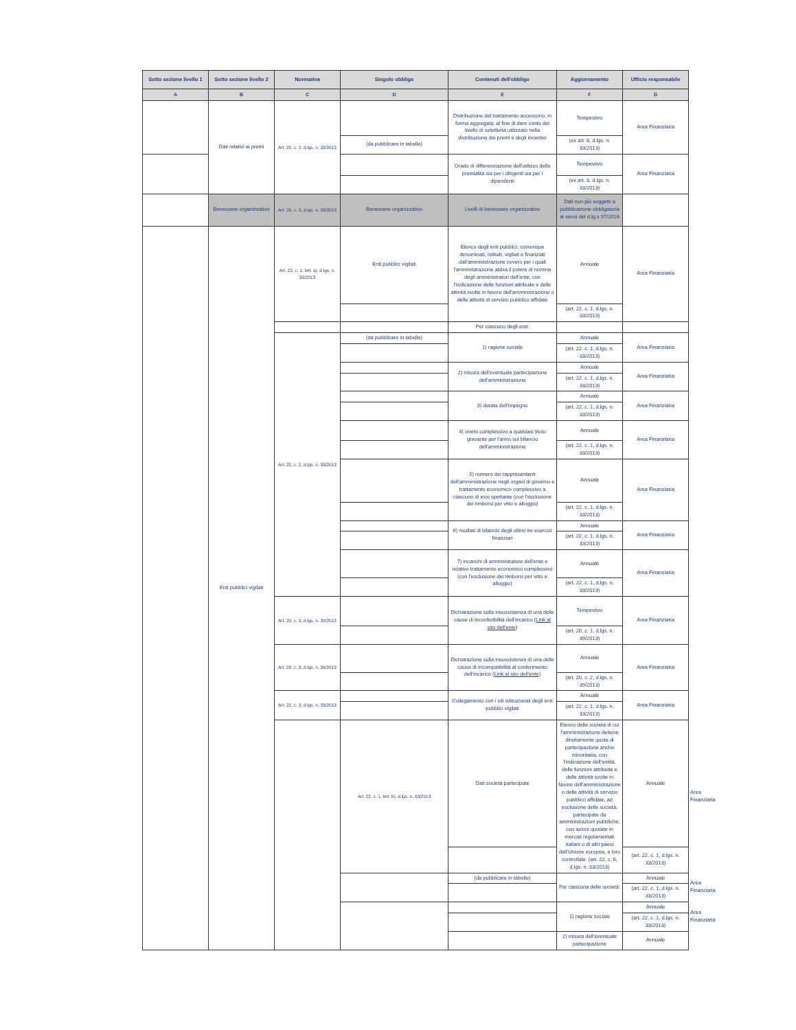| Sotto sezione livello 1 | Sotto sezione livello 2 | Normativa | Singolo obbligo | Contenuti dell'obbligo | Aggiornamento | Ufficio responsabile | |
| --- | --- | --- | --- | --- | --- | --- | --- |
| A | B | C | D | E | F | G | |
| | Dati relativi ai premi | Art. 20, c. 2, d.lgs. n. 33/2013 | | Distribuzione del trattamento accessorio, in forma aggregata, al fine di dare conto del livello di selettività utilizzato nella distribuzione dei premi e degli incentivi | Tempestivo | Area Finanziaria | |
| | | | (da pubblicare in tabelle) | | (ex art. 8, d.lgs. n. 33/2013) | | |
| | | | | Grado di differenziazione dell'utilizzo della premialità sia per i dirigenti sia per i dipendenti | Tempestivo | Area Finanziaria | |
| | | | | | (ex art. 8, d.lgs. n. 33/2013) | | |
| | Benessere organizzativo | Art. 20, c. 3, d.lgs. n. 33/2013 | Benessere organizzativo | Livelli di benessere organizzativo | Dati non più soggetti a pubblicazione obbligatoria ai sensi del d.lg.s 97/2016 | | |
| | Enti pubblici vigilati | Art. 22, c. 1, lett. a), d.lgs. n. 33/2013 | Enti pubblici vigilati | Elenco degli enti pubblici, comunque denominati, istituiti, vigilati e finanziati dall'amministrazione ovvero per i quali l'amministrazione abbia il potere di nomina degli amministratori dell'ente, con l'indicazione delle funzioni attribuite e delle attività svolte in favore dell'amministrazione o delle attività di servizio pubblico affidate | Annuale | Area Finanziaria | |
| | | | | | (art. 22, c. 1, d.lgs. n. 33/2013) | | |
| | | | | Per ciascuno degli enti: | | | |
| | | Art. 22, c. 2, d.lgs. n. 33/2013 | (da pubblicare in tabelle) | 1) ragione sociale | Annuale | Area Finanziaria | |
| | | | | | (art. 22, c. 1, d.lgs. n. 33/2013) | | |
| | | | | 2) misura dell'eventuale partecipazione dell'amministrazione | Annuale | Area Finanziaria | |
| | | | | | (art. 22, c. 1, d.lgs. n. 33/2013) | | |
| | | | | 3) durata dell'impegno | Annuale | Area Finanziaria | |
| | | | | | (art. 22, c. 1, d.lgs. n. 33/2013) | | |
| | | | | 4) onere complessivo a qualsiasi titolo gravante per l'anno sul bilancio dell'amministrazione | Annuale | Area Finanziaria | |
| | | | | | (art. 22, c. 1, d.lgs. n. 33/2013) | | |
| | | | | 5) numero dei rappresentanti dell'amministrazione negli organi di governo e trattamento economico complessivo a ciascuno di essi spettante (con l'esclusione dei rimborsi per vitto e alloggio) | Annuale | Area Finanziaria | |
| | | | | | (art. 22, c. 1, d.lgs. n. 33/2013) | | |
| | | | | 6) risultati di bilancio degli ultimi tre esercizi finanziari | Annuale | Area Finanziaria | |
| | | | | | (art. 22, c. 1, d.lgs. n. 33/2013) | | |
| | | | | 7) incarichi di amministratore dell'ente e relativo trattamento economico complessivo (con l'esclusione dei rimborsi per vitto e alloggio) | Annuale | Area Finanziaria | |
| | | | | | (art. 22, c. 1, d.lgs. n. 33/2013) | | |
| | | Art. 20, c. 3, d.lgs. n. 39/2013 | | Dichiarazione sulla insussistenza di una delle cause di inconferibilità dell'incarico ( Link al sito dell'ente ) | Tempestivo | Area Finanziaria | |
| | | | | | (art. 20, c. 1, d.lgs. n. 39/2013) | | |
| | | Art. 20, c. 3, d.lgs. n. 39/2013 | | Dichiarazione sulla insussistenza di una delle cause di incompatibilità al conferimento dell'incarico ( Link al sito dell'ente ) | Annuale | Area Finanziaria | |
| | | | | | (art. 20, c. 2, d.lgs. n. 39/2013) | | |
| | | Art. 22, c. 3, d.lgs. n. 33/2013 | | Collegamento con i siti istituzionali degli enti pubblici vigilati | Annuale | Area Finanziaria | |
| | | | | | (art. 22, c. 1, d.lgs. n. 33/2013) | | |
| | | | Art. 22, c. 1, lett. b), d.lgs. n. 33/2013 | Dati società partecipate | Elenco delle società di cui l'amministrazione detiene direttamente quote di partecipazione anche minoritaria, con l'indicazione dell'entità, delle funzioni attribuite e delle attività svolte in favore dell'amministrazione o delle attività di servizio pubblico affidate, ad esclusione delle società, partecipate da amministrazioni pubbliche, con azioni quotate in mercati regolamentati italiani o di altri paesi dell'Unione europea, e loro controllate. (art. 22, c. 6, d.lgs. n. 33/2013) | Annuale | Area Finanziaria |
| | | | | | | (art. 22, c. 1, d.lgs. n. 33/2013) | |
| | | | | (da pubblicare in tabelle) | Per ciascuna delle società: | Annuale | Area Finanziaria |
| | | | | | | (art. 22, c. 1, d.lgs. n. 33/2013) | |
| | | | | | 1) ragione sociale | Annuale | Area Finanziaria |
| | | | | | | (art. 22, c. 1, d.lgs. n. 33/2013) | |
| | | | | | 2) misura dell'eventuale partecipazione | Annuale | |